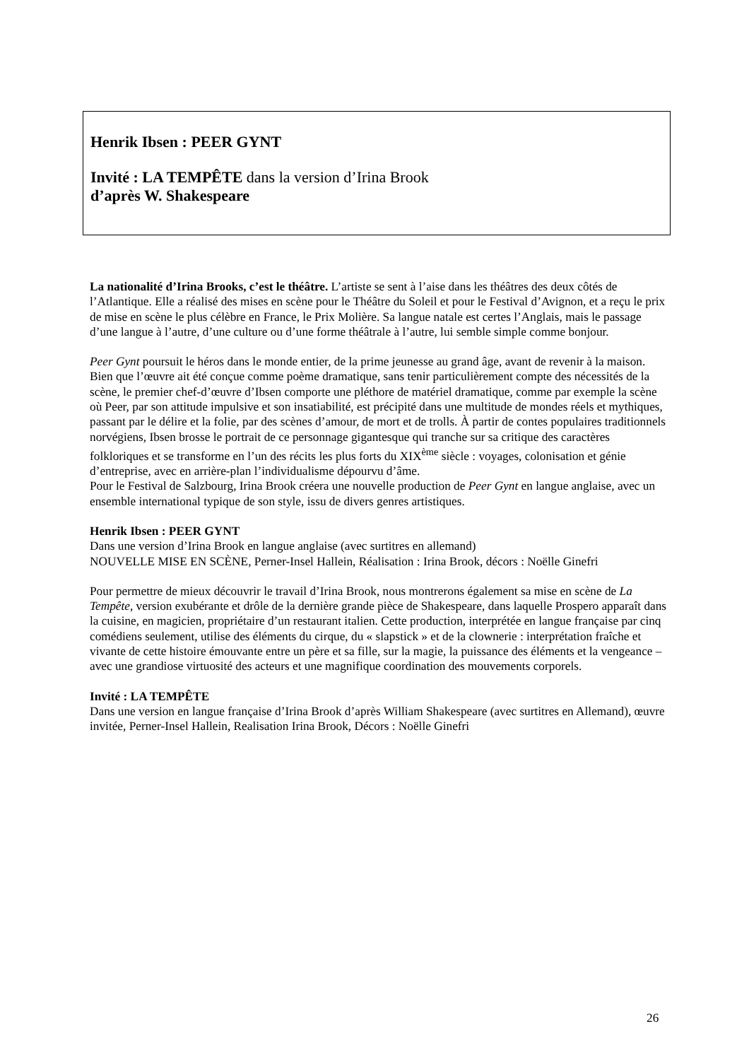Henrik Ibsen : PEER GYNT
Invité : LA TEMPÊTE dans la version d’Irina Brook
d’après W. Shakespeare
La nationalité d’Irina Brooks, c’est le théâtre. L’artiste se sent à l’aise dans les théâtres des deux côtés de l’Atlantique. Elle a réalisé des mises en scène pour le Théâtre du Soleil et pour le Festival d’Avignon, et a reçu le prix de mise en scène le plus célèbre en France, le Prix Molière. Sa langue natale est certes l’Anglais, mais le passage d’une langue à l’autre, d’une culture ou d’une forme théâtrale à l’autre, lui semble simple comme bonjour.
Peer Gynt poursuit le héros dans le monde entier, de la prime jeunesse au grand âge, avant de revenir à la maison. Bien que l’œuvre ait été conçue comme poème dramatique, sans tenir particulièrement compte des nécessités de la scène, le premier chef-d’œuvre d’Ibsen comporte une pléthore de matériel dramatique, comme par exemple la scène où Peer, par son attitude impulsive et son insatiabilité, est précipité dans une multitude de mondes réels et mythiques, passant par le délire et la folie, par des scènes d’amour, de mort et de trolls. À partir de contes populaires traditionnels norvégiens, Ibsen brosse le portrait de ce personnage gigantesque qui tranche sur sa critique des caractères folkloriques et se transforme en l’un des récits les plus forts du XIX<sup>ème</sup> siècle : voyages, colonisation et génie d’entreprise, avec en arrière-plan l’individualisme dépourvu d’âme.
Pour le Festival de Salzbourg, Irina Brook créera une nouvelle production de Peer Gynt en langue anglaise, avec un ensemble international typique de son style, issu de divers genres artistiques.
Henrik Ibsen : PEER GYNT
Dans une version d’Irina Brook en langue anglaise (avec surtitres en allemand)
NOUVELLE MISE EN SCÈNE, Perner-Insel Hallein, Réalisation : Irina Brook, décors : Noëlle Ginefri
Pour permettre de mieux découvrir le travail d’Irina Brook, nous montrerons également sa mise en scène de La Tempête, version exubérante et drôle de la dernière grande pièce de Shakespeare, dans laquelle Prospero apparaît dans la cuisine, en magicien, propriétaire d’un restaurant italien. Cette production, interprétée en langue française par cinq comédiens seulement, utilise des éléments du cirque, du « slapstick » et de la clownerie : interprétation fraîche et vivante de cette histoire émouvante entre un père et sa fille, sur la magie, la puissance des éléments et la vengeance – avec une grandiose virtuosité des acteurs et une magnifique coordination des mouvements corporels.
Invité : LA TEMPÊTE
Dans une version en langue française d’Irina Brook d’après William Shakespeare (avec surtitres en Allemand), œuvre invitée, Perner-Insel Hallein, Realisation Irina Brook, Décors : Noëlle Ginefri
26